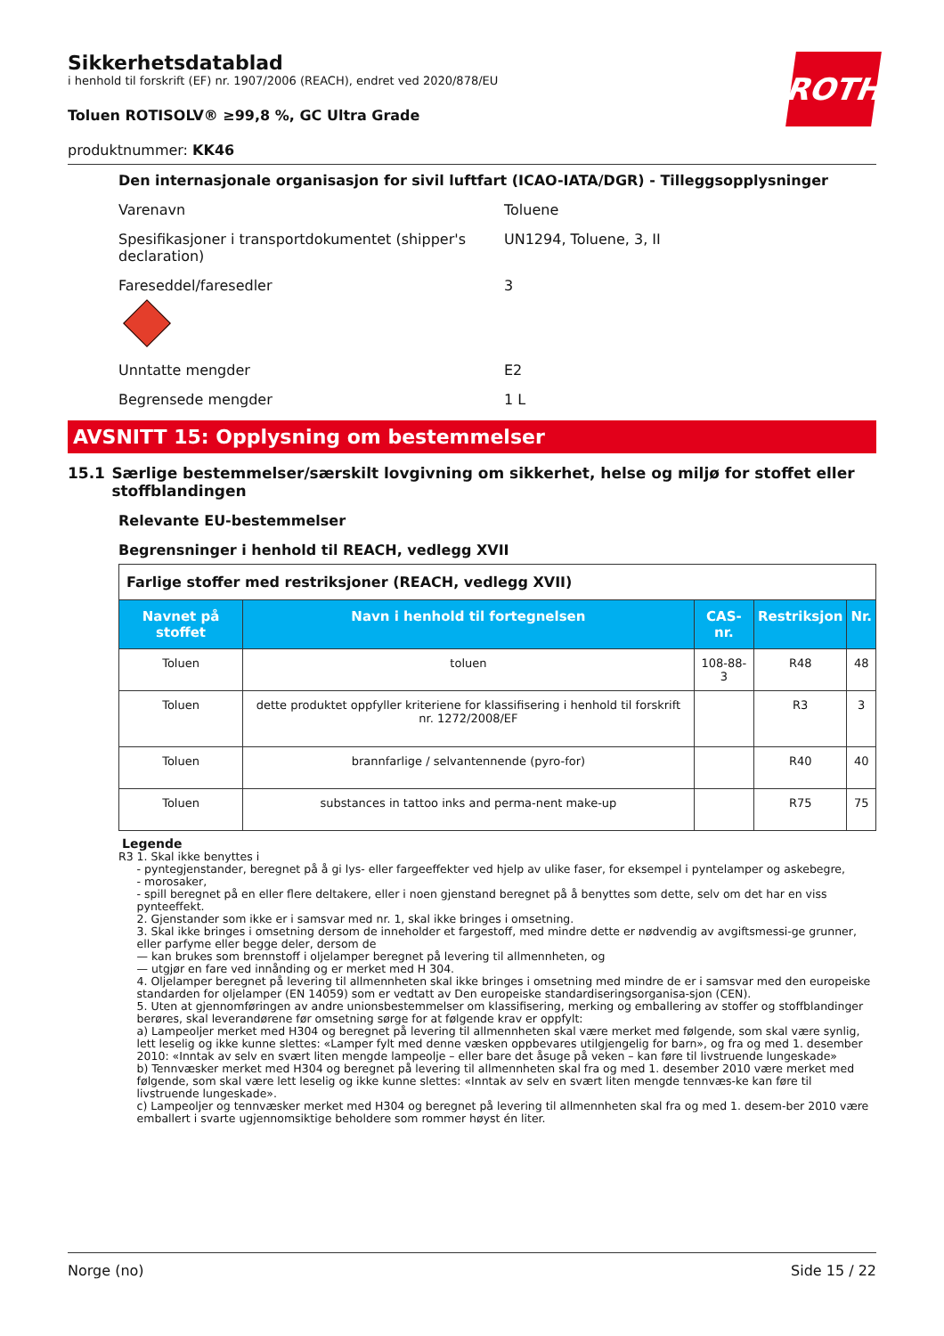Sikkerhetsdatablad
i henhold til forskrift (EF) nr. 1907/2006 (REACH), endret ved 2020/878/EU
Toluen ROTISOLV® ≥99,8 %, GC Ultra Grade
produktnummer: KK46
Den internasjonale organisasjon for sivil luftfart (ICAO-IATA/DGR) - Tilleggsopplysninger
Varenavn Toluene
Spesifikasjoner i transportdokumentet (shipper's declaration)
UN1294, Toluene, 3, II
Fareseddel/faresedler 3
Unntatte mengder E2
Begrensede mengder 1 L
AVSNITT 15: Opplysning om bestemmelser
15.1 Særlige bestemmelser/særskilt lovgivning om sikkerhet, helse og miljø for stoffet eller stoffblandingen
Relevante EU-bestemmelser
Begrensninger i henhold til REACH, vedlegg XVII
| Farlige stoffer med restriksjoner (REACH, vedlegg XVII) | | | | |
| Navnet på stoffet | Navn i henhold til fortegnelsen | CAS-nr. | Restriksjon | Nr. |
| Toluen | toluen | 108-88-3 | R48 | 48 |
| Toluen | dette produktet oppfyller kriteriene for klassifisering i henhold til forskrift nr. 1272/2008/EF | | R3 | 3 |
| Toluen | brannfarlige / selvantennende (pyro-for) | | R40 | 40 |
| Toluen | substances in tattoo inks and perma-nent make-up | | R75 | 75 |
Legende
R3 1. Skal ikke benyttes i
- pyntegjenstander, beregnet på å gi lys- eller fargeeffekter ved hjelp av ulike faser, for eksempel i pyntelamper og askebegre,
- morosaker,
- spill beregnet på en eller flere deltakere, eller i noen gjenstand beregnet på å benyttes som dette, selv om det har en viss pynteeffekt.
2. Gjenstander som ikke er i samsvar med nr. 1, skal ikke bringes i omsetning.
3. Skal ikke bringes i omsetning dersom de inneholder et fargestoff, med mindre dette er nødvendig av avgiftsmessi-ge grunner, eller parfyme eller begge deler, dersom de
— kan brukes som brennstoff i oljelamper beregnet på levering til allmennheten, og
— utgjør en fare ved innånding og er merket med H 304.
4. Oljelamper beregnet på levering til allmennheten skal ikke bringes i omsetning med mindre de er i samsvar med den europeiske standarden for oljelamper (EN 14059) som er vedtatt av Den europeiske standardiseringsorganisa-sjon (CEN).
5. Uten at gjennomføringen av andre unionsbestemmelser om klassifisering, merking og emballering av stoffer og stoffblandinger berøres, skal leverandørene før omsetning sørge for at følgende krav er oppfylt:
a) Lampeoljer merket med H304 og beregnet på levering til allmennheten skal være merket med følgende, som skal være synlig, lett leselig og ikke kunne slettes: «Lamper fylt med denne væsken oppbevares utilgjengelig for barn», og fra og med 1. desember 2010: «Inntak av selv en svært liten mengde lampeolje – eller bare det åsuge på veken – kan føre til livstruende lungeskade»
b) Tennvæsker merket med H304 og beregnet på levering til allmennheten skal fra og med 1. desember 2010 være merket med følgende, som skal være lett leselig og ikke kunne slettes: «Inntak av selv en svært liten mengde tennvæs-ke kan føre til livstruende lungeskade».
c) Lampeoljer og tennvæsker merket med H304 og beregnet på levering til allmennheten skal fra og med 1. desem-ber 2010 være emballert i svarte ugjennomsiktige beholdere som rommer høyst én liter.
ROTH
Norge (no) Side 15 / 22